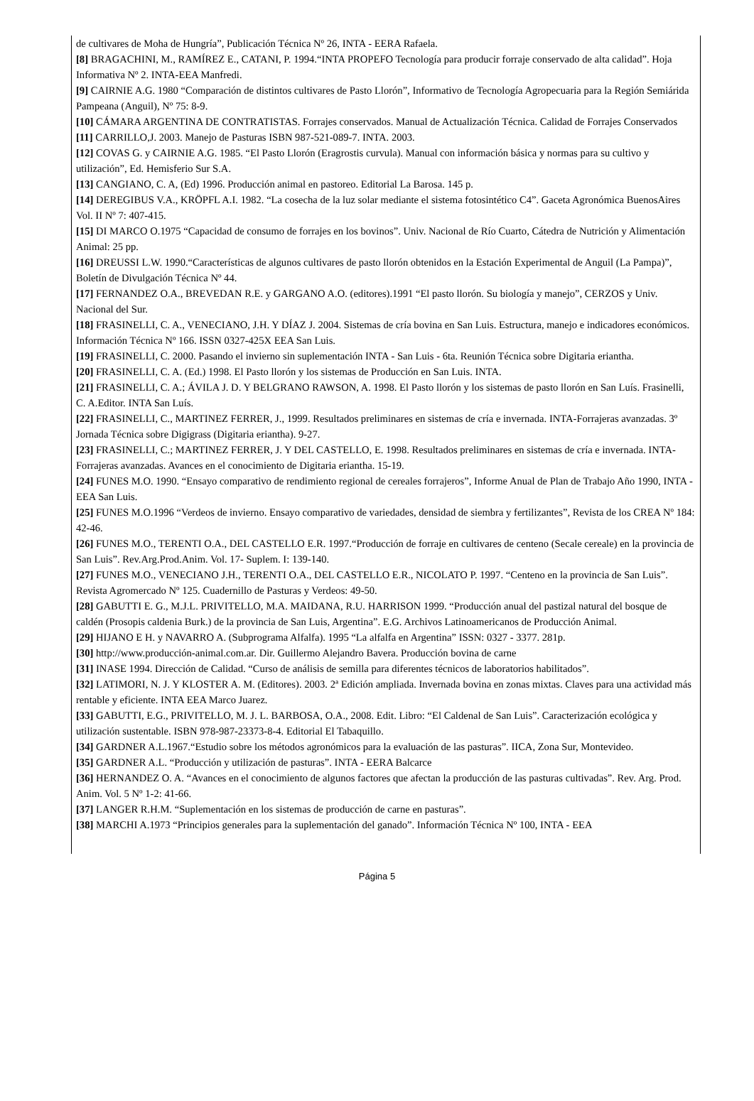de cultivares de Moha de Hungría”, Publicación Técnica Nº 26, INTA - EERA Rafaela.
[8] BRAGACHINI, M., RAMÍREZ E., CATANI, P. 1994.“INTA PROPEFO Tecnología para producir forraje conservado de alta calidad”. Hoja Informativa Nº 2. INTA-EEA Manfredi.
[9] CAIRNIE A.G. 1980 “Comparación de distintos cultivares de Pasto Llorón”, Informativo de Tecnología Agropecuaria para la Región Semiárida Pampeana (Anguil), Nº 75: 8-9.
[10] CÁMARA ARGENTINA DE CONTRATISTAS. Forrajes conservados. Manual de Actualización Técnica. Calidad de Forrajes Conservados
[11] CARRILLO,J. 2003. Manejo de Pasturas ISBN 987-521-089-7. INTA. 2003.
[12] COVAS G. y CAIRNIE A.G. 1985. “El Pasto Llorón (Eragrostis curvula). Manual con información básica y normas para su cultivo y utilización”, Ed. Hemisferio Sur S.A.
[13] CANGIANO, C. A, (Ed) 1996. Producción animal en pastoreo. Editorial La Barosa. 145 p.
[14] DEREGIBUS V.A., KRÖPFL A.I. 1982. “La cosecha de la luz solar mediante el sistema fotosintético C4”. Gaceta Agronómica BuenosAires Vol. II Nº 7: 407-415.
[15] DI MARCO O.1975 “Capacidad de consumo de forrajes en los bovinos”. Univ. Nacional de Río Cuarto, Cátedra de Nutrición y Alimentación Animal: 25 pp.
[16] DREUSSI L.W. 1990.“Características de algunos cultivares de pasto llorón obtenidos en la Estación Experimental de Anguil (La Pampa)”, Boletín de Divulgación Técnica Nº 44.
[17] FERNANDEZ O.A., BREVEDAN R.E. y GARGANO A.O. (editores).1991 “El pasto llorón. Su biología y manejo”, CERZOS y Univ. Nacional del Sur.
[18] FRASINELLI, C. A., VENECIANO, J.H. Y DÍAZ J. 2004. Sistemas de cría bovina en San Luis. Estructura, manejo e indicadores económicos. Información Técnica Nº 166. ISSN 0327-425X EEA San Luis.
[19] FRASINELLI, C. 2000. Pasando el invierno sin suplementación INTA - San Luis - 6ta. Reunión Técnica sobre Digitaria eriantha.
[20] FRASINELLI, C. A. (Ed.) 1998. El Pasto llorón y los sistemas de Producción en San Luis. INTA.
[21] FRASINELLI, C. A.; ÁVILA J. D. Y BELGRANO RAWSON, A. 1998. El Pasto llorón y los sistemas de pasto llorón en San Luís. Frasinelli, C. A.Editor. INTA San Luís.
[22] FRASINELLI, C., MARTINEZ FERRER, J., 1999. Resultados preliminares en sistemas de cría e invernada. INTA-Forrajeras avanzadas. 3º Jornada Técnica sobre Digigrass (Digitaria eriantha). 9-27.
[23] FRASINELLI, C.; MARTINEZ FERRER, J. Y DEL CASTELLO, E. 1998. Resultados preliminares en sistemas de cría e invernada. INTA-Forrajeras avanzadas. Avances en el conocimiento de Digitaria eriantha. 15-19.
[24] FUNES M.O. 1990. “Ensayo comparativo de rendimiento regional de cereales forrajeros”, Informe Anual de Plan de Trabajo Año 1990, INTA - EEA San Luis.
[25] FUNES M.O.1996 “Verdeos de invierno. Ensayo comparativo de variedades, densidad de siembra y fertilizantes”, Revista de los CREA Nº 184: 42-46.
[26] FUNES M.O., TERENTI O.A., DEL CASTELLO E.R. 1997.“Producción de forraje en cultivares de centeno (Secale cereale) en la provincia de San Luis”. Rev.Arg.Prod.Anim. Vol. 17- Suplem. I: 139-140.
[27] FUNES M.O., VENECIANO J.H., TERENTI O.A., DEL CASTELLO E.R., NICOLATO P. 1997. “Centeno en la provincia de San Luis”. Revista Agromercado Nº 125. Cuadernillo de Pasturas y Verdeos: 49-50.
[28] GABUTTI E. G., M.J.L. PRIVITELLO, M.A. MAIDANA, R.U. HARRISON 1999. “Producción anual del pastizal natural del bosque de caldén (Prosopis caldenia Burk.) de la provincia de San Luis, Argentina”. E.G. Archivos Latinoamericanos de Producción Animal.
[29] HIJANO E H. y NAVARRO A. (Subprograma Alfalfa). 1995 “La alfalfa en Argentina” ISSN: 0327 - 3377. 281p.
[30] http://www.producción-animal.com.ar. Dir. Guillermo Alejandro Bavera. Producción bovina de carne
[31] INASE 1994. Dirección de Calidad. “Curso de análisis de semilla para diferentes técnicos de laboratorios habilitados”.
[32] LATIMORI, N. J. Y KLOSTER A. M. (Editores). 2003. 2ª Edición ampliada. Invernada bovina en zonas mixtas. Claves para una actividad más rentable y eficiente. INTA EEA Marco Juarez.
[33] GABUTTI, E.G., PRIVITELLO, M. J. L. BARBOSA, O.A., 2008. Edit. Libro: “El Caldenal de San Luis”. Caracterización ecológica y utilización sustentable. ISBN 978-987-23373-8-4. Editorial El Tabaquillo.
[34] GARDNER A.L.1967.“Estudio sobre los métodos agronómicos para la evaluación de las pasturas”. IICA, Zona Sur, Montevideo.
[35] GARDNER A.L. “Producción y utilización de pasturas”. INTA - EERA Balcarce
[36] HERNANDEZ O. A. “Avances en el conocimiento de algunos factores que afectan la producción de las pasturas cultivadas”. Rev. Arg. Prod. Anim. Vol. 5 Nº 1-2: 41-66.
[37] LANGER R.H.M. “Suplementación en los sistemas de producción de carne en pasturas”.
[38] MARCHI A.1973 “Principios generales para la suplementación del ganado”. Información Técnica Nº 100, INTA - EEA
Página 5